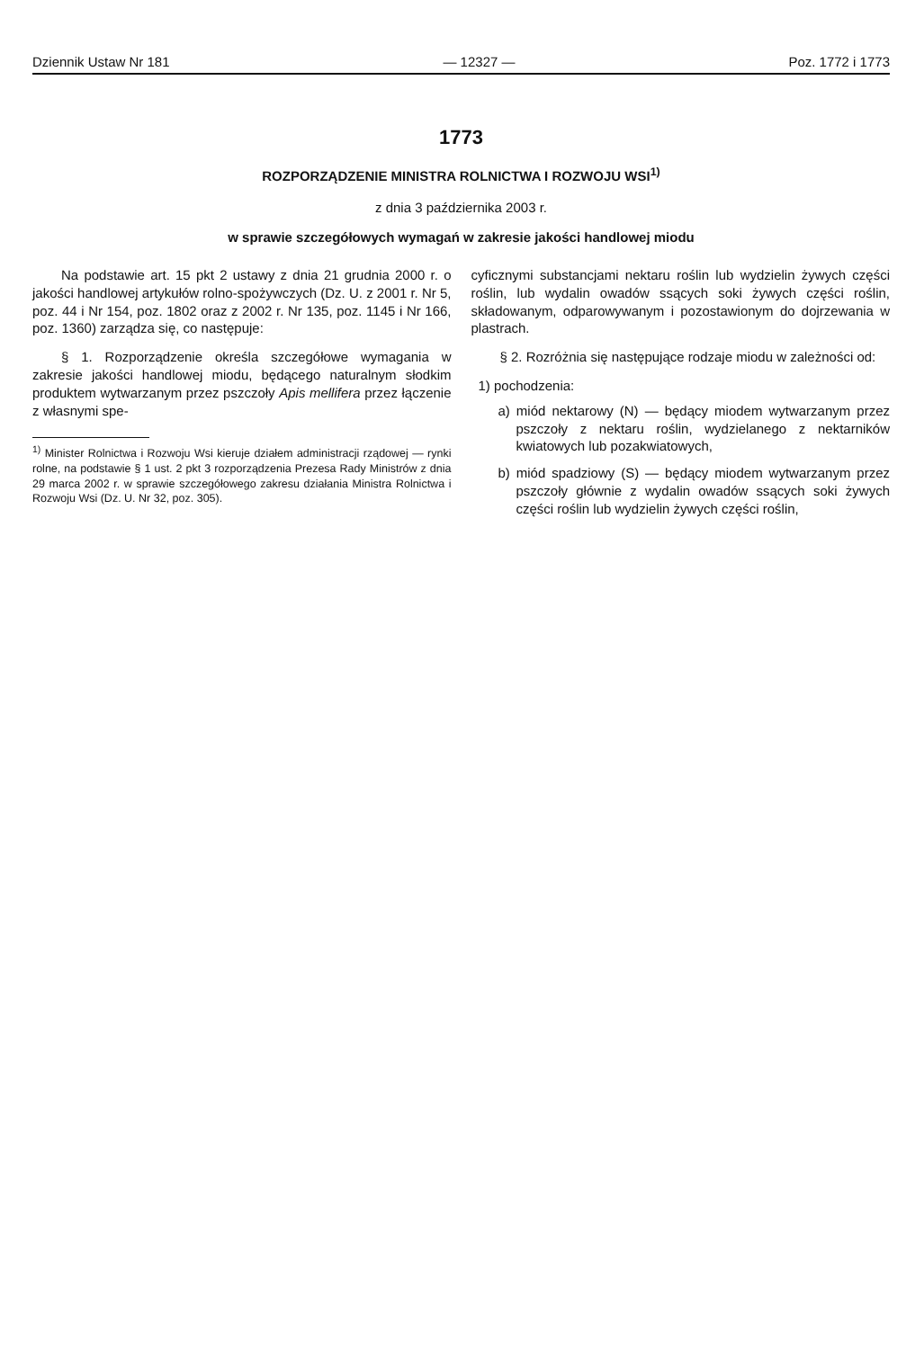Dziennik Ustaw Nr 181 — 12327 — Poz. 1772 i 1773
1773
ROZPORZĄDZENIE MINISTRA ROLNICTWA I ROZWOJU WSI<sup>1)</sup>
z dnia 3 października 2003 r.
w sprawie szczegółowych wymagań w zakresie jakości handlowej miodu
Na podstawie art. 15 pkt 2 ustawy z dnia 21 grudnia 2000 r. o jakości handlowej artykułów rolno-spożywczych (Dz. U. z 2001 r. Nr 5, poz. 44 i Nr 154, poz. 1802 oraz z 2002 r. Nr 135, poz. 1145 i Nr 166, poz. 1360) zarządza się, co następuje:
§ 1. Rozporządzenie określa szczegółowe wymagania w zakresie jakości handlowej miodu, będącego naturalnym słodkim produktem wytwarzanym przez pszczoły Apis mellifera przez łączenie z własnymi spe-
<sup>1)</sup> Minister Rolnictwa i Rozwoju Wsi kieruje działem administracji rządowej — rynki rolne, na podstawie § 1 ust. 2 pkt 3 rozporządzenia Prezesa Rady Ministrów z dnia 29 marca 2002 r. w sprawie szczegółowego zakresu działania Ministra Rolnictwa i Rozwoju Wsi (Dz. U. Nr 32, poz. 305).
cyficznymi substancjami nektaru roślin lub wydzielin żywych części roślin, lub wydalin owadów ssących soki żywych części roślin, składowanym, odparowywanym i pozostawionym do dojrzewania w plastrach.
§ 2. Rozróżnia się następujące rodzaje miodu w zależności od:
1) pochodzenia:
a) miód nektarowy (N) — będący miodem wytwarzanym przez pszczoły z nektaru roślin, wydzielanego z nektarników kwiatowych lub pozakwiatowych,
b) miód spadziowy (S) — będący miodem wytwarzanym przez pszczoły głównie z wydalin owadów ssących soki żywych części roślin lub wydzielin żywych części roślin,